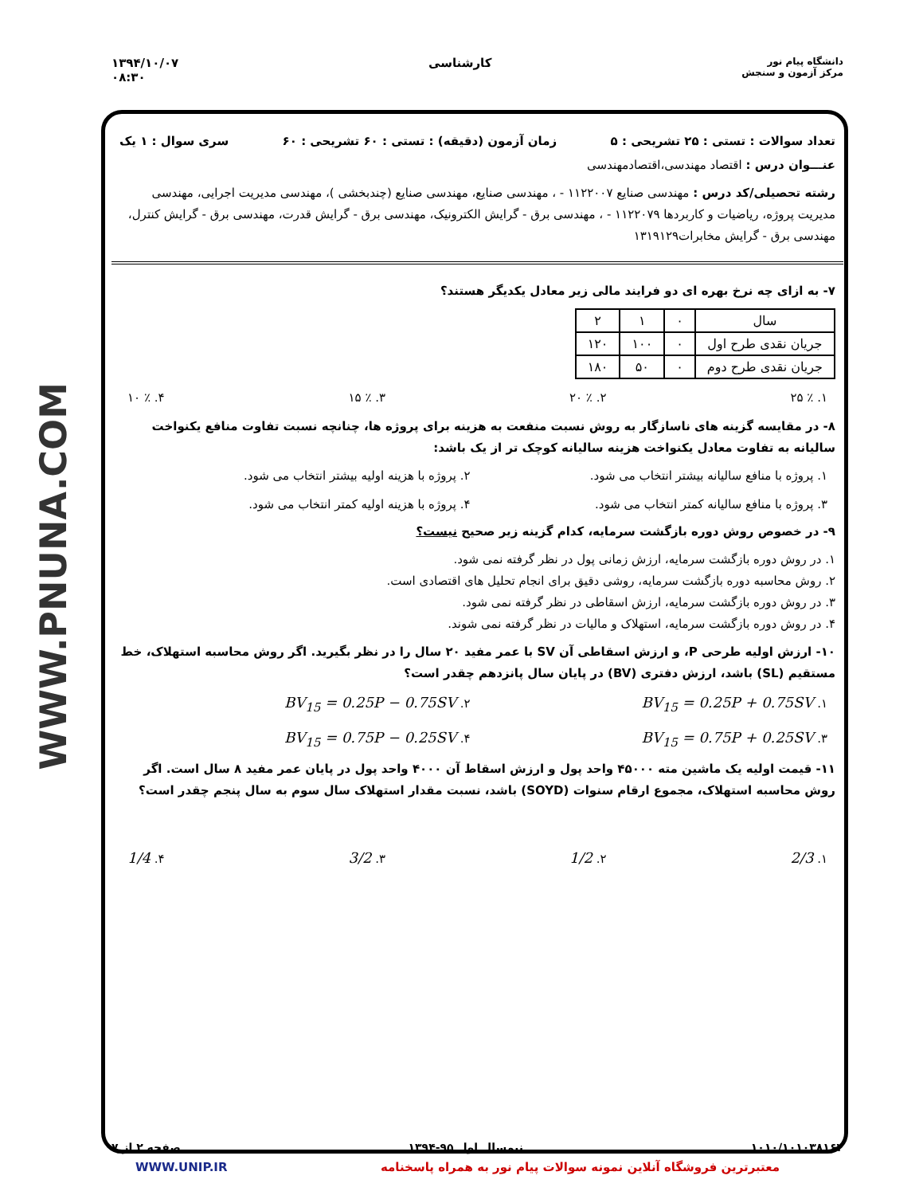WWW.PNUNA.COM
۱۳۹۴/۱۰/۰۷
۰۸:۳۰
کارشناسی
دانشگاه پیام نور
مرکز آزمون و سنجش
تعداد سوالات : تستی : ۲۵ تشریحی : ۵ زمان آزمون (دقیقه) : تستی : ۶۰ تشریحی : ۶۰ سری سوال : ۱ یک
عنـــوان درس : اقتصاد مهندسی،اقتصادمهندسی
رشته تحصیلی/کد درس : مهندسی صنایع ۱۱۲۲۰۰۷ - ، مهندسی صنایع، مهندسی صنایع (چندبخشی )، مهندسی مدیریت اجرایی، مهندسی مدیریت پروژه، ریاضیات و کاربردها ۱۱۲۲۰۷۹ - ، مهندسی برق - گرایش الکترونیک، مهندسی برق - گرایش قدرت، مهندسی برق - گرایش کنترل، مهندسی برق - گرایش مخابرات۱۳۱۹۱۲۹
۷- به ازای چه نرخ بهره ای دو فرایند مالی زیر معادل یکدیگر هستند؟
| سال | ۰ | ۱ | ۲ |
| جریان نقدی طرح اول | ۰ | ۱۰۰ | ۱۲۰ |
| جریان نقدی طرح دوم | ۰ | ۵۰ | ۱۸۰ |
۱. ٪ ۲۵ ۲. ٪ ۲۰ ۳. ٪ ۱۵ ۴. ٪ ۱۰
۸- در مقایسه گزینه های ناسازگار به روش نسبت منفعت به هزینه برای پروژه ها، چنانچه نسبت تفاوت منافع یکنواخت سالیانه به تفاوت معادل یکنواخت هزینه سالیانه کوچک تر از یک باشد:
۱. پروژه با منافع سالیانه بیشتر انتخاب می شود. ۲. پروژه با هزینه اولیه بیشتر انتخاب می شود. ۳. پروژه با منافع سالیانه کمتر انتخاب می شود. ۴. پروژه با هزینه اولیه کمتر انتخاب می شود.
۹- در خصوص روش دوره بازگشت سرمایه، کدام گزینه زیر صحیح نیست؟
۱. در روش دوره بازگشت سرمایه، ارزش زمانی پول در نظر گرفته نمی شود.
۲. روش محاسبه دوره بازگشت سرمایه، روشی دقیق برای انجام تحلیل های اقتصادی است.
۳. در روش دوره بازگشت سرمایه، ارزش اسقاطی در نظر گرفته نمی شود.
۴. در روش دوره بازگشت سرمایه، استهلاک و مالیات در نظر گرفته نمی شوند.
۱۰- ارزش اولیه طرحی P، و ارزش اسقاطی آن SV با عمر مفید ۲۰ سال را در نظر بگیرید. اگر روش محاسبه استهلاک، خط مستقیم (SL) باشد، ارزش دفتری (BV) در پایان سال پانزدهم چقدر است؟
۱. BV<sub>15</sub> = 0.25P + 0.75SV ۲. BV<sub>15</sub> = 0.25P − 0.75SV ۳. BV<sub>15</sub> = 0.75P + 0.25SV ۴. BV<sub>15</sub> = 0.75P − 0.25SV
۱۱- قیمت اولیه یک ماشین مته ۴۵۰۰۰ واحد پول و ارزش اسقاط آن ۴۰۰۰ واحد پول در پایان عمر مفید ۸ سال است. اگر روش محاسبه استهلاک، مجموع ارقام سنوات (SOYD) باشد، نسبت مقدار استهلاک سال سوم به سال پنجم چقدر است؟
۱. 2/3 ۲. 1/2 ۳. 3/2 ۴. 1/4
۱۰۱۰/۱۰۱۰۳۸۱۶۲ نیمسال اول ۹۵-۱۳۹۴ صفحه ۲ از ۷
WWW.UNIP.IR معتبرترین فروشگاه آنلاین نمونه سوالات پیام نور به همراه پاسخنامه